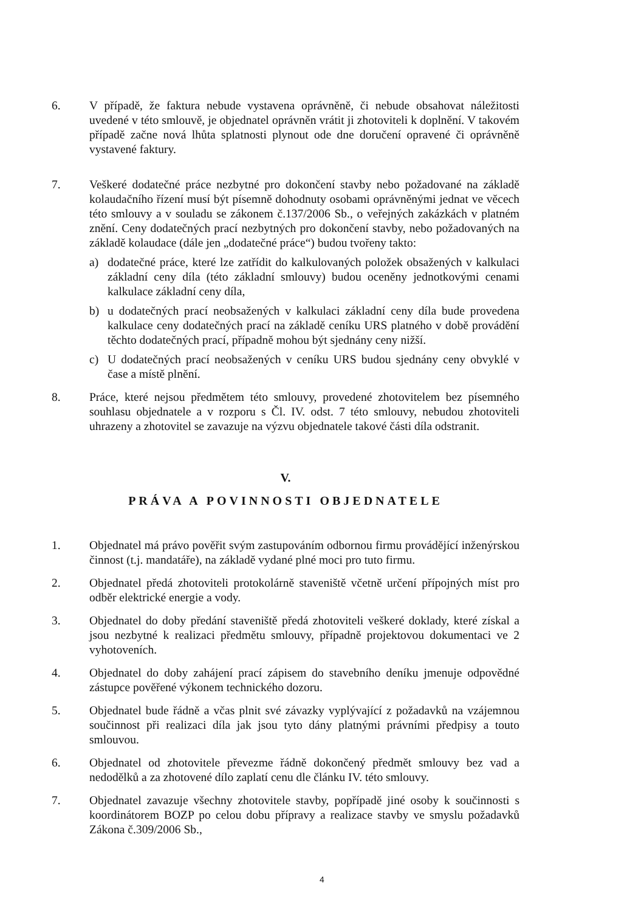6. V případě, že faktura nebude vystavena oprávněně, či nebude obsahovat náležitosti uvedené v této smlouvě, je objednatel oprávněn vrátit ji zhotoviteli k doplnění. V takovém případě začne nová lhůta splatnosti plynout ode dne doručení opravené či oprávněně vystavené faktury.
7. Veškeré dodatečné práce nezbytné pro dokončení stavby nebo požadované na základě kolaudačního řízení musí být písemně dohodnuty osobami oprávněnými jednat ve věcech této smlouvy a v souladu se zákonem č.137/2006 Sb., o veřejných zakázkách v platném znění. Ceny dodatečných prací nezbytných pro dokončení stavby, nebo požadovaných na základě kolaudace (dále jen „dodatečné práce“) budou tvořeny takto:
a) dodatečné práce, které lze zatřídit do kalkulovaných položek obsažených v kalkulaci základní ceny díla (této základní smlouvy) budou oceněny jednotkovými cenami kalkulace základní ceny díla,
b) u dodatečných prací neobsažených v kalkulaci základní ceny díla bude provedena kalkulace ceny dodatečných prací na základě ceníku URS platného v době provádění těchto dodatečných prací, případně mohou být sjednány ceny nižší.
c) U dodatečných prací neobsažených v ceníku URS budou sjednány ceny obvyklé v čase a místě plnění.
8. Práce, které nejsou předmětem této smlouvy, provedené zhotovitelem bez písemného souhlasu objednatele a v rozporu s Čl. IV. odst. 7 této smlouvy, nebudou zhotoviteli uhrazeny a zhotovitel se zavazuje na výzvu objednatele takové části díla odstranit.
V.
PRÁVA A POVINNOSTI OBJEDNATELE
1. Objednatel má právo pověřit svým zastupováním odbornou firmu provádějící inženýrskou činnost (t.j. mandatáře), na základě vydané plné moci pro tuto firmu.
2. Objednatel předá zhotoviteli protokolárně staveniště včetně určení přípojných míst pro odběr elektrické energie a vody.
3. Objednatel do doby předání staveniště předá zhotoviteli veškeré doklady, které získal a jsou nezbytné k realizaci předmětu smlouvy, případně projektovou dokumentaci ve 2 vyhotoveních.
4. Objednatel do doby zahájení prací zápisem do stavebního deníku jmenuje odpovědné zástupce pověřené výkonem technického dozoru.
5. Objednatel bude řádně a včas plnit své závazky vyplývající z požadavků na vzájemnou součinnost při realizaci díla jak jsou tyto dány platnými právními předpisy a touto smlouvou.
6. Objednatel od zhotovitele převezme řádně dokončený předmět smlouvy bez vad a nedodělků a za zhotovené dílo zaplatí cenu dle článku IV. této smlouvy.
7. Objednatel zavazuje všechny zhotovitele stavby, popřípadě jiné osoby k součinnosti s koordinátorem BOZP po celou dobu přípravy a realizace stavby ve smyslu požadavků Zákona č.309/2006 Sb.,
4